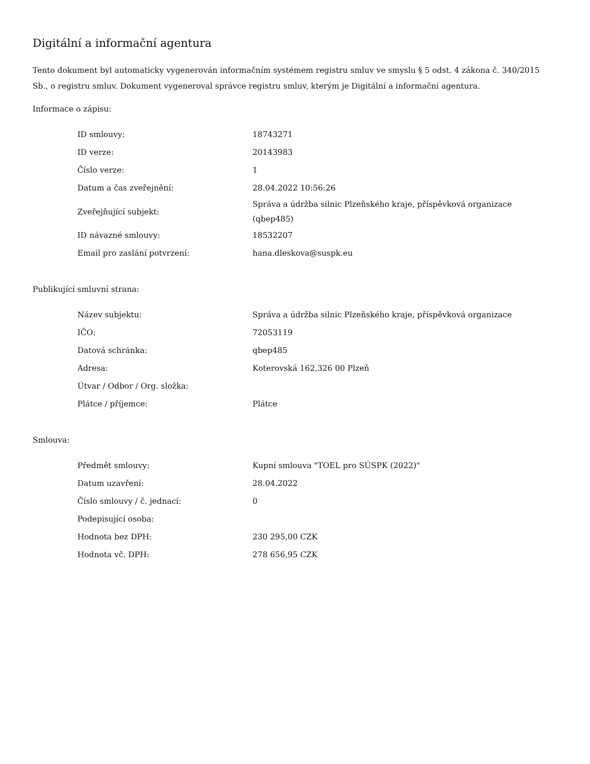Digitální a informační agentura
Tento dokument byl automaticky vygenerován informačním systémem registru smluv ve smyslu § 5 odst. 4 zákona č. 340/2015 Sb., o registru smluv. Dokument vygeneroval správce registru smluv, kterým je Digitální a informační agentura.
Informace o zápisu:
| ID smlouvy: | 18743271 |
| ID verze: | 20143983 |
| Číslo verze: | 1 |
| Datum a čas zveřejnění: | 28.04.2022 10:56:26 |
| Zveřejňující subjekt: | Správa a údržba silnic Plzeňského kraje, příspěvková organizace (qbep485) |
| ID návazné smlouvy: | 18532207 |
| Email pro zaslání potvrzení: | hana.dleskova@suspk.eu |
Publikující smluvní strana:
| Název subjektu: | Správa a údržba silnic Plzeňského kraje, příspěvková organizace |
| IČO: | 72053119 |
| Datová schránka: | qbep485 |
| Adresa: | Koterovská 162,326 00 Plzeň |
| Útvar / Odbor / Org. složka: | |
| Plátce / příjemce: | Plátce |
Smlouva:
| Předmět smlouvy: | Kupní smlouva "TOEL pro SÚSPK (2022)" |
| Datum uzavření: | 28.04.2022 |
| Číslo smlouvy / č. jednací: | 0 |
| Podepisující osoba: | |
| Hodnota bez DPH: | 230 295,00 CZK |
| Hodnota vč. DPH: | 278 656,95 CZK |